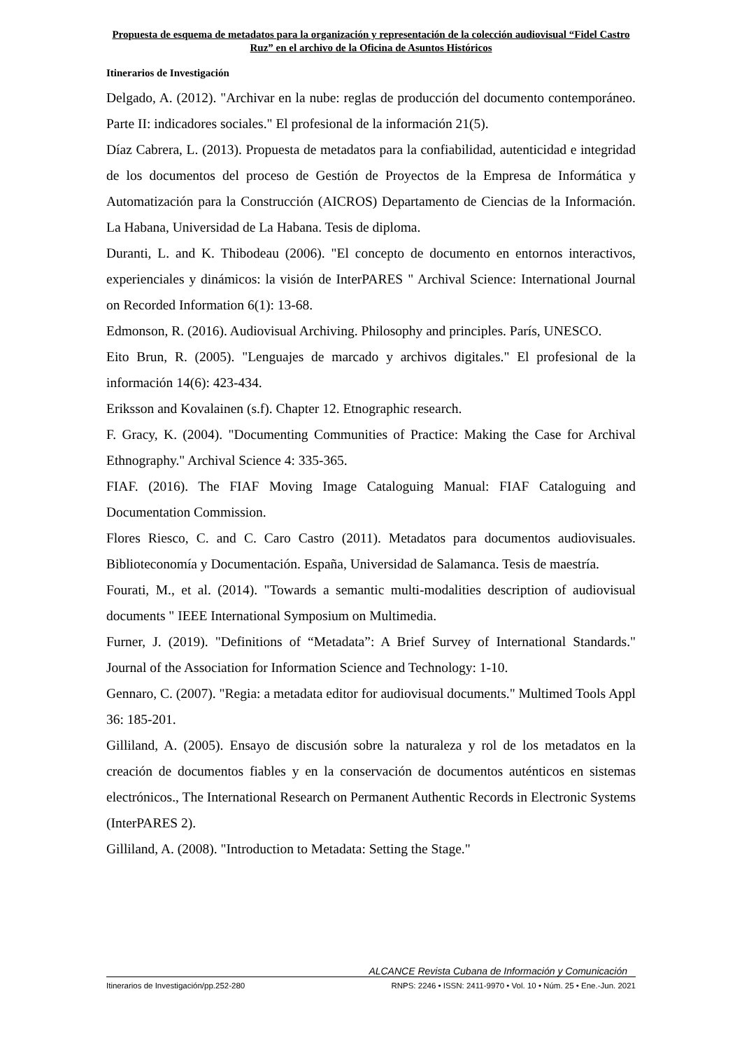Propuesta de esquema de metadatos para la organización y representación de la colección audiovisual “Fidel Castro Ruz” en el archivo de la Oficina de Asuntos Históricos
Itinerarios de Investigación
Delgado, A. (2012). "Archivar en la nube: reglas de producción del documento contemporáneo. Parte II: indicadores sociales." El profesional de la información 21(5).
Díaz Cabrera, L. (2013). Propuesta de metadatos para la confiabilidad, autenticidad e integridad de los documentos del proceso de Gestión de Proyectos de la Empresa de Informática y Automatización para la Construcción (AICROS) Departamento de Ciencias de la Información. La Habana, Universidad de La Habana. Tesis de diploma.
Duranti, L. and K. Thibodeau (2006). "El concepto de documento en entornos interactivos, experienciales y dinámicos: la visión de InterPARES " Archival Science: International Journal on Recorded Information 6(1): 13-68.
Edmonson, R. (2016). Audiovisual Archiving. Philosophy and principles. París, UNESCO.
Eito Brun, R. (2005). "Lenguajes de marcado y archivos digitales." El profesional de la información 14(6): 423-434.
Eriksson and Kovalainen (s.f). Chapter 12. Etnographic research.
F. Gracy, K. (2004). "Documenting Communities of Practice: Making the Case for Archival Ethnography." Archival Science 4: 335-365.
FIAF. (2016). The FIAF Moving Image Cataloguing Manual: FIAF Cataloguing and Documentation Commission.
Flores Riesco, C. and C. Caro Castro (2011). Metadatos para documentos audiovisuales. Biblioteconomía y Documentación. España, Universidad de Salamanca. Tesis de maestría.
Fourati, M., et al. (2014). "Towards a semantic multi-modalities description of audiovisual documents " IEEE International Symposium on Multimedia.
Furner, J. (2019). "Definitions of “Metadata”: A Brief Survey of International Standards." Journal of the Association for Information Science and Technology: 1-10.
Gennaro, C. (2007). "Regia: a metadata editor for audiovisual documents." Multimed Tools Appl 36: 185-201.
Gilliland, A. (2005). Ensayo de discusión sobre la naturaleza y rol de los metadatos en la creación de documentos fiables y en la conservación de documentos auténticos en sistemas electrónicos., The International Research on Permanent Authentic Records in Electronic Systems (InterPARES 2).
Gilliland, A. (2008). "Introduction to Metadata: Setting the Stage."
ALCANCE Revista Cubana de Información y Comunicación
Itinerarios de Investigación/pp.252-280 RNPS: 2246 • ISSN: 2411-9970 • Vol. 10 • Núm. 25 • Ene.-Jun. 2021